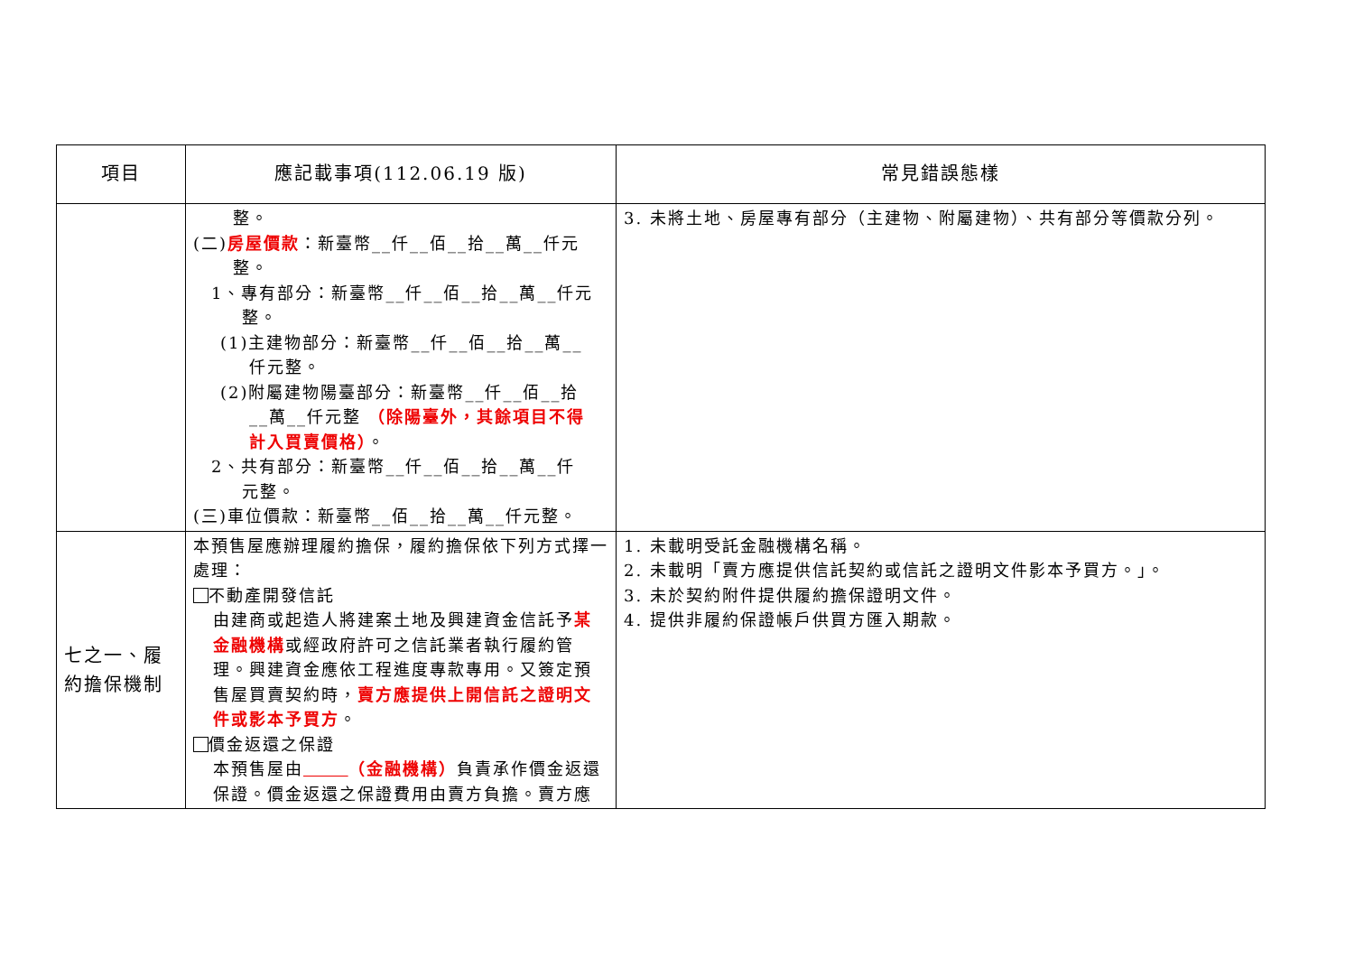| 項目 | 應記載事項(112.06.19 版) | 常見錯誤態樣 |
| --- | --- | --- |
| | 整。 (二) 房屋價款 ：新臺幣__仟__佰__拾__萬__仟元 整。 1、專有部分：新臺幣__仟__佰__拾__萬__仟元 整。 (1)主建物部分：新臺幣__仟__佰__拾__萬__ 仟元整。 (2)附屬建物陽臺部分：新臺幣__仟__佰__拾 __萬__仟元整 （除陽臺外，其餘項目不得 計入買賣價格） 。 2、共有部分：新臺幣__仟__佰__拾__萬__仟 元整。 (三)車位價款：新臺幣__佰__拾__萬__仟元整。 | 3. 未將土地、房屋專有部分（主建物、附屬建物）、共有部分等價款分列。 |
| 七之一、履約擔保機制 | 本預售屋應辦理履約擔保，履約擔保依下列方式擇一處理： 不動產開發信託 由建商或起造人將建案土地及興建資金信託予 某金融機構 或經政府許可之信託業者執行履約管理。興建資金應依工程進度專款專用。又簽定預售屋買賣契約時， 賣方應提供上開信託之證明文件或影本予買方 。 價金返還之保證 本預售屋由 （金融機構） 負責承作價金返還保證。價金返還之保證費用由賣方負擔。賣方應 | 1. 未載明受託金融機構名稱。 2. 未載明「賣方應提供信託契約或信託之證明文件影本予買方。」。 3. 未於契約附件提供履約擔保證明文件。 4. 提供非履約保證帳戶供買方匯入期款。 |